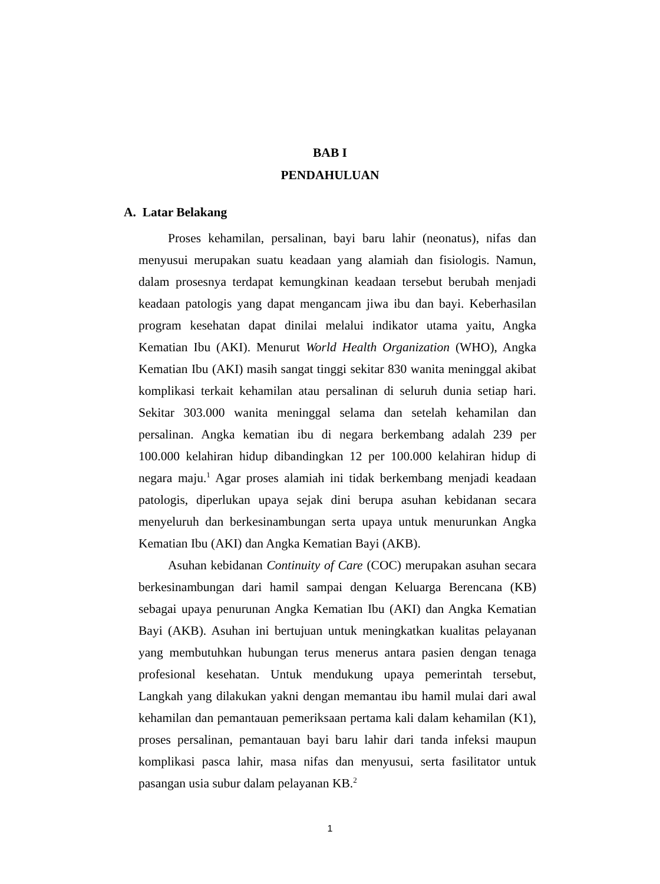BAB I
PENDAHULUAN
A. Latar Belakang
Proses kehamilan, persalinan, bayi baru lahir (neonatus), nifas dan menyusui merupakan suatu keadaan yang alamiah dan fisiologis. Namun, dalam prosesnya terdapat kemungkinan keadaan tersebut berubah menjadi keadaan patologis yang dapat mengancam jiwa ibu dan bayi. Keberhasilan program kesehatan dapat dinilai melalui indikator utama yaitu, Angka Kematian Ibu (AKI). Menurut World Health Organization (WHO), Angka Kematian Ibu (AKI) masih sangat tinggi sekitar 830 wanita meninggal akibat komplikasi terkait kehamilan atau persalinan di seluruh dunia setiap hari. Sekitar 303.000 wanita meninggal selama dan setelah kehamilan dan persalinan. Angka kematian ibu di negara berkembang adalah 239 per 100.000 kelahiran hidup dibandingkan 12 per 100.000 kelahiran hidup di negara maju.<sup>1</sup> Agar proses alamiah ini tidak berkembang menjadi keadaan patologis, diperlukan upaya sejak dini berupa asuhan kebidanan secara menyeluruh dan berkesinambungan serta upaya untuk menurunkan Angka Kematian Ibu (AKI) dan Angka Kematian Bayi (AKB).
Asuhan kebidanan Continuity of Care (COC) merupakan asuhan secara berkesinambungan dari hamil sampai dengan Keluarga Berencana (KB) sebagai upaya penurunan Angka Kematian Ibu (AKI) dan Angka Kematian Bayi (AKB). Asuhan ini bertujuan untuk meningkatkan kualitas pelayanan yang membutuhkan hubungan terus menerus antara pasien dengan tenaga profesional kesehatan. Untuk mendukung upaya pemerintah tersebut, Langkah yang dilakukan yakni dengan memantau ibu hamil mulai dari awal kehamilan dan pemantauan pemeriksaan pertama kali dalam kehamilan (K1), proses persalinan, pemantauan bayi baru lahir dari tanda infeksi maupun komplikasi pasca lahir, masa nifas dan menyusui, serta fasilitator untuk pasangan usia subur dalam pelayanan KB.<sup>2</sup>
1